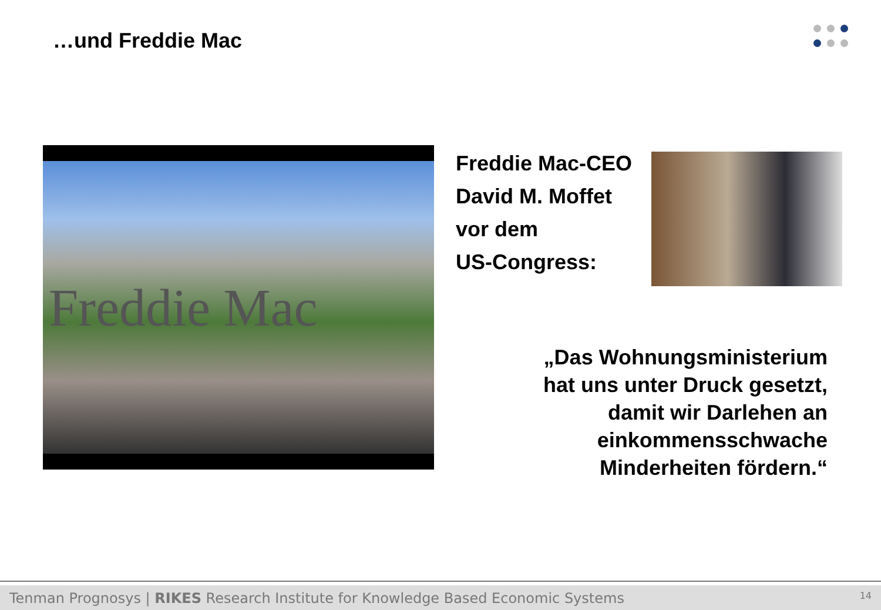…und Freddie Mac
Freddie Mac
Freddie Mac-CEO
David M. Moffet
vor dem
US-Congress:
„Das Wohnungsministerium
hat uns unter Druck gesetzt,
damit wir Darlehen an
einkommensschwache
Minderheiten fördern.“
Tenman Prognosys | RIKES Research Institute for Knowledge Based Economic Systems 14